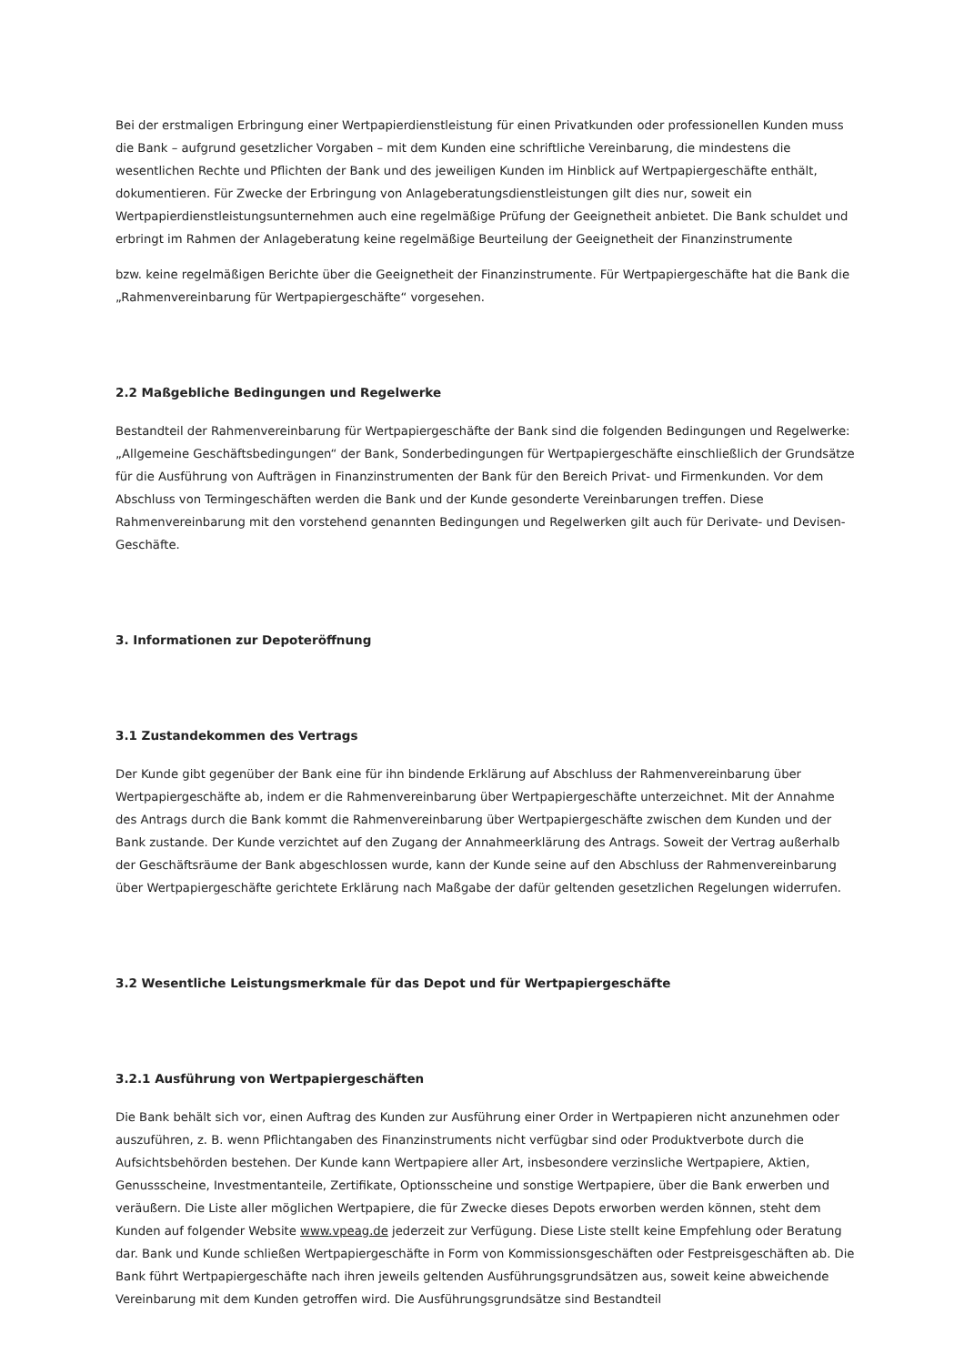Bei der erstmaligen Erbringung einer Wertpapierdienstleistung für einen Privatkunden oder professionellen Kunden muss die Bank – aufgrund gesetzlicher Vorgaben – mit dem Kunden eine schriftliche Vereinbarung, die mindestens die wesentlichen Rechte und Pflichten der Bank und des jeweiligen Kunden im Hinblick auf Wertpapiergeschäfte enthält, dokumentieren. Für Zwecke der Erbringung von Anlageberatungsdienstleistungen gilt dies nur, soweit ein Wertpapierdienstleistungsunternehmen auch eine regelmäßige Prüfung der Geeignetheit anbietet. Die Bank schuldet und erbringt im Rahmen der Anlageberatung keine regelmäßige Beurteilung der Geeignetheit der Finanzinstrumente
bzw. keine regelmäßigen Berichte über die Geeignetheit der Finanzinstrumente. Für Wertpapiergeschäfte hat die Bank die „Rahmenvereinbarung für Wertpapiergeschäfte“ vorgesehen.
2.2 Maßgebliche Bedingungen und Regelwerke
Bestandteil der Rahmenvereinbarung für Wertpapiergeschäfte der Bank sind die folgenden Bedingungen und Regelwerke: „Allgemeine Geschäftsbedingungen“ der Bank, Sonderbedingungen für Wertpapiergeschäfte einschließlich der Grundsätze für die Ausführung von Aufträgen in Finanzinstrumenten der Bank für den Bereich Privat- und Firmenkunden. Vor dem Abschluss von Termingeschäften werden die Bank und der Kunde gesonderte Vereinbarungen treffen. Diese Rahmenvereinbarung mit den vorstehend genannten Bedingungen und Regelwerken gilt auch für Derivate- und Devisen-Geschäfte.
3. Informationen zur Depoteröffnung
3.1 Zustandekommen des Vertrags
Der Kunde gibt gegenüber der Bank eine für ihn bindende Erklärung auf Abschluss der Rahmenvereinbarung über Wertpapiergeschäfte ab, indem er die Rahmenvereinbarung über Wertpapiergeschäfte unterzeichnet. Mit der Annahme des Antrags durch die Bank kommt die Rahmenvereinbarung über Wertpapiergeschäfte zwischen dem Kunden und der Bank zustande. Der Kunde verzichtet auf den Zugang der Annahmeerklärung des Antrags. Soweit der Vertrag außerhalb der Geschäftsräume der Bank abgeschlossen wurde, kann der Kunde seine auf den Abschluss der Rahmenvereinbarung über Wertpapiergeschäfte gerichtete Erklärung nach Maßgabe der dafür geltenden gesetzlichen Regelungen widerrufen.
3.2 Wesentliche Leistungsmerkmale für das Depot und für Wertpapiergeschäfte
3.2.1 Ausführung von Wertpapiergeschäften
Die Bank behält sich vor, einen Auftrag des Kunden zur Ausführung einer Order in Wertpapieren nicht anzunehmen oder auszuführen, z. B. wenn Pflichtangaben des Finanzinstruments nicht verfügbar sind oder Produktverbote durch die Aufsichtsbehörden bestehen. Der Kunde kann Wertpapiere aller Art, insbesondere verzinsliche Wertpapiere, Aktien, Genussscheine, Investmentanteile, Zertifikate, Optionsscheine und sonstige Wertpapiere, über die Bank erwerben und veräußern. Die Liste aller möglichen Wertpapiere, die für Zwecke dieses Depots erworben werden können, steht dem Kunden auf folgender Website www.vpeag.de jederzeit zur Verfügung. Diese Liste stellt keine Empfehlung oder Beratung dar. Bank und Kunde schließen Wertpapiergeschäfte in Form von Kommissionsgeschäften oder Festpreisgeschäften ab. Die Bank führt Wertpapiergeschäfte nach ihren jeweils geltenden Ausführungsgrundsätzen aus, soweit keine abweichende Vereinbarung mit dem Kunden getroffen wird. Die Ausführungsgrundsätze sind Bestandteil